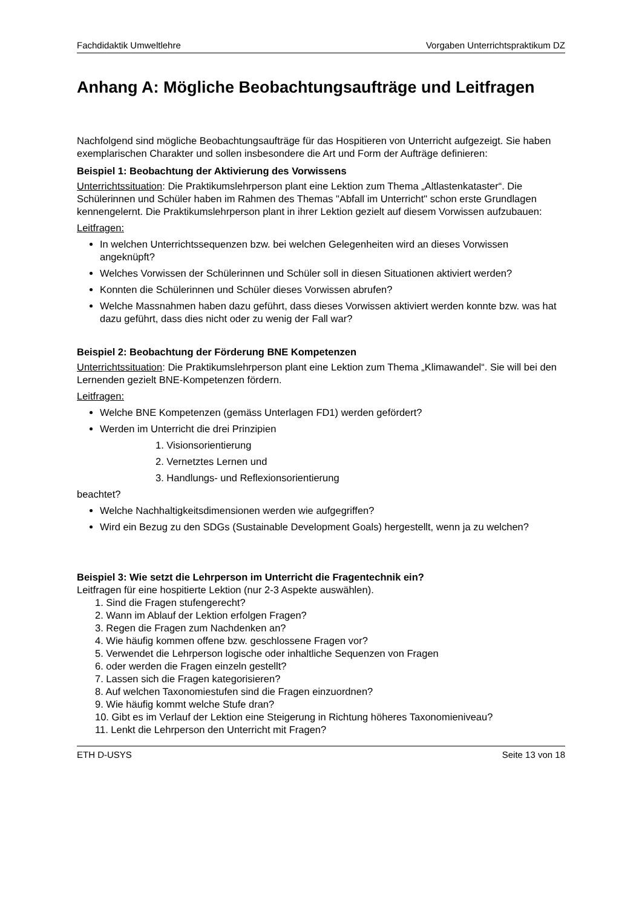Fachdidaktik Umweltlehre Vorgaben Unterrichtspraktikum DZ
Anhang A: Mögliche Beobachtungsaufträge und Leitfragen
Nachfolgend sind mögliche Beobachtungsaufträge für das Hospitieren von Unterricht aufgezeigt. Sie haben exemplarischen Charakter und sollen insbesondere die Art und Form der Aufträge definieren:
Beispiel 1: Beobachtung der Aktivierung des Vorwissens
Unterrichtssituation: Die Praktikumslehrperson plant eine Lektion zum Thema „Altlastenkataster“. Die Schülerinnen und Schüler haben im Rahmen des Themas "Abfall im Unterricht" schon erste Grundlagen kennengelernt. Die Praktikumslehrperson plant in ihrer Lektion gezielt auf diesem Vorwissen aufzubauen:
Leitfragen:
In welchen Unterrichtssequenzen bzw. bei welchen Gelegenheiten wird an dieses Vorwissen angeknüpft?
Welches Vorwissen der Schülerinnen und Schüler soll in diesen Situationen aktiviert werden?
Konnten die Schülerinnen und Schüler dieses Vorwissen abrufen?
Welche Massnahmen haben dazu geführt, dass dieses Vorwissen aktiviert werden konnte bzw. was hat dazu geführt, dass dies nicht oder zu wenig der Fall war?
Beispiel 2: Beobachtung der Förderung BNE Kompetenzen
Unterrichtssituation: Die Praktikumslehrperson plant eine Lektion zum Thema „Klimawandel“. Sie will bei den Lernenden gezielt BNE-Kompetenzen fördern.
Leitfragen:
Welche BNE Kompetenzen (gemäss Unterlagen FD1) werden gefördert?
Werden im Unterricht die drei Prinzipien
1. Visionsorientierung
2. Vernetztes Lernen und
3. Handlungs- und Reflexionsorientierung
beachtet?
Welche Nachhaltigkeitsdimensionen werden wie aufgegriffen?
Wird ein Bezug zu den SDGs (Sustainable Development Goals) hergestellt, wenn ja zu welchen?
Beispiel 3: Wie setzt die Lehrperson im Unterricht die Fragentechnik ein?
Leitfragen für eine hospitierte Lektion (nur 2-3 Aspekte auswählen).
1. Sind die Fragen stufengerecht?
2. Wann im Ablauf der Lektion erfolgen Fragen?
3. Regen die Fragen zum Nachdenken an?
4. Wie häufig kommen offene bzw. geschlossene Fragen vor?
5. Verwendet die Lehrperson logische oder inhaltliche Sequenzen von Fragen
6. oder werden die Fragen einzeln gestellt?
7. Lassen sich die Fragen kategorisieren?
8. Auf welchen Taxonomiestufen sind die Fragen einzuordnen?
9. Wie häufig kommt welche Stufe dran?
10. Gibt es im Verlauf der Lektion eine Steigerung in Richtung höheres Taxonomieniveau?
11. Lenkt die Lehrperson den Unterricht mit Fragen?
ETH D-USYS Seite 13 von 18